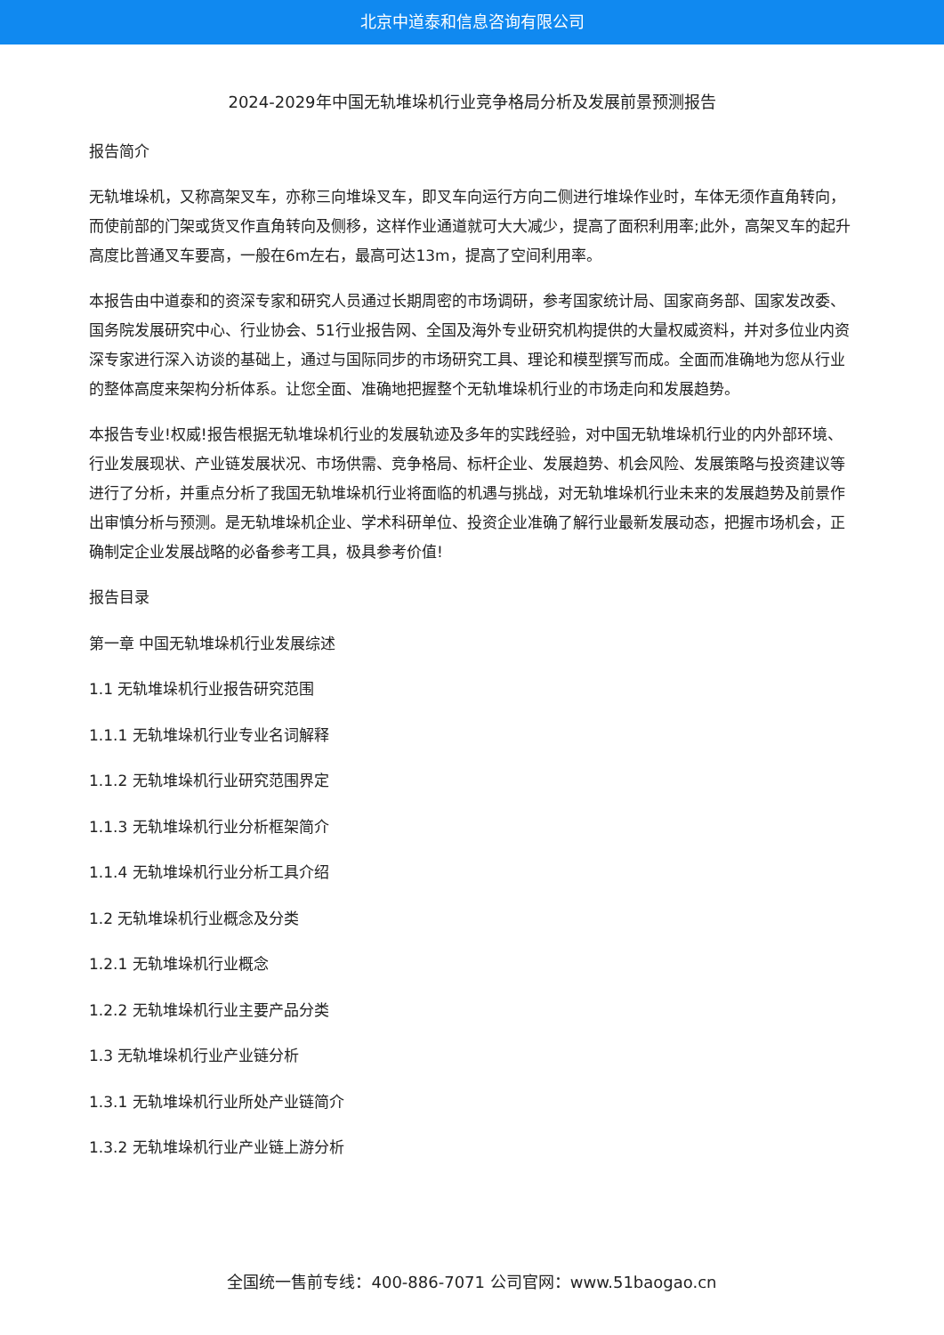北京中道泰和信息咨询有限公司
2024-2029年中国无轨堆垛机行业竞争格局分析及发展前景预测报告
报告简介
无轨堆垛机，又称高架叉车，亦称三向堆垛叉车，即叉车向运行方向二侧进行堆垛作业时，车体无须作直角转向，而使前部的门架或货叉作直角转向及侧移，这样作业通道就可大大减少，提高了面积利用率;此外，高架叉车的起升高度比普通叉车要高，一般在6m左右，最高可达13m，提高了空间利用率。
本报告由中道泰和的资深专家和研究人员通过长期周密的市场调研，参考国家统计局、国家商务部、国家发改委、国务院发展研究中心、行业协会、51行业报告网、全国及海外专业研究机构提供的大量权威资料，并对多位业内资深专家进行深入访谈的基础上，通过与国际同步的市场研究工具、理论和模型撰写而成。全面而准确地为您从行业的整体高度来架构分析体系。让您全面、准确地把握整个无轨堆垛机行业的市场走向和发展趋势。
本报告专业!权威!报告根据无轨堆垛机行业的发展轨迹及多年的实践经验，对中国无轨堆垛机行业的内外部环境、行业发展现状、产业链发展状况、市场供需、竞争格局、标杆企业、发展趋势、机会风险、发展策略与投资建议等进行了分析，并重点分析了我国无轨堆垛机行业将面临的机遇与挑战，对无轨堆垛机行业未来的发展趋势及前景作出审慎分析与预测。是无轨堆垛机企业、学术科研单位、投资企业准确了解行业最新发展动态，把握市场机会，正确制定企业发展战略的必备参考工具，极具参考价值!
报告目录
第一章 中国无轨堆垛机行业发展综述
1.1 无轨堆垛机行业报告研究范围
1.1.1 无轨堆垛机行业专业名词解释
1.1.2 无轨堆垛机行业研究范围界定
1.1.3 无轨堆垛机行业分析框架简介
1.1.4 无轨堆垛机行业分析工具介绍
1.2 无轨堆垛机行业概念及分类
1.2.1 无轨堆垛机行业概念
1.2.2 无轨堆垛机行业主要产品分类
1.3 无轨堆垛机行业产业链分析
1.3.1 无轨堆垛机行业所处产业链简介
1.3.2 无轨堆垛机行业产业链上游分析
全国统一售前专线：400-886-7071 公司官网：www.51baogao.cn